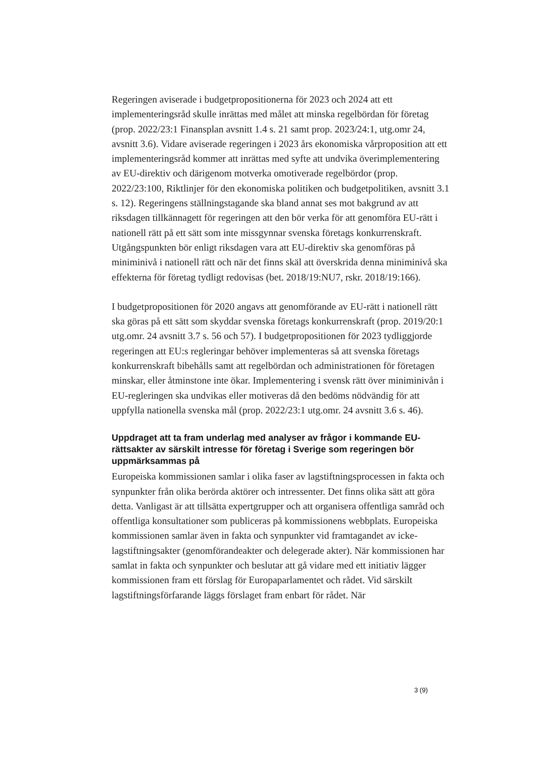Regeringen aviserade i budgetpropositionerna för 2023 och 2024 att ett implementeringsråd skulle inrättas med målet att minska regelbördan för företag (prop. 2022/23:1 Finansplan avsnitt 1.4 s. 21 samt prop. 2023/24:1, utg.omr 24, avsnitt 3.6). Vidare aviserade regeringen i 2023 års ekonomiska vårproposition att ett implementeringsråd kommer att inrättas med syfte att undvika överimplementering av EU-direktiv och därigenom motverka omotiverade regelbördor (prop. 2022/23:100, Riktlinjer för den ekonomiska politiken och budgetpolitiken, avsnitt 3.1 s. 12). Regeringens ställnings­tagande ska bland annat ses mot bakgrund av att riksdagen tillkännagett för regeringen att den bör verka för att genomföra EU-rätt i nationell rätt på ett sätt som inte missgynnar svenska företags konkurrenskraft. Utgångspunkten bör enligt riksdagen vara att EU-direktiv ska genomföras på miniminivå i nationell rätt och när det finns skäl att överskrida denna miniminivå ska effekterna för företag tydligt redovisas (bet. 2018/19:NU7, rskr. 2018/19:166).
I budgetpropositionen för 2020 angavs att genomförande av EU-rätt i nationell rätt ska göras på ett sätt som skyddar svenska företags konkurrens­kraft (prop. 2019/20:1 utg.omr. 24 avsnitt 3.7 s. 56 och 57). I budget­propositionen för 2023 tydliggjorde regeringen att EU:s regleringar behöver implementeras så att svenska företags konkurrenskraft bibehålls samt att regelbördan och administrationen för företagen minskar, eller åtminstone inte ökar. Implementering i svensk rätt över miniminivån i EU-regleringen ska undvikas eller motiveras då den bedöms nödvändig för att uppfylla nationella svenska mål (prop. 2022/23:1 utg.omr. 24 avsnitt 3.6 s. 46).
Uppdraget att ta fram underlag med analyser av frågor i kommande EU-rättsakter av särskilt intresse för företag i Sverige som regeringen bör uppmärksammas på
Europeiska kommissionen samlar i olika faser av lagstiftningsprocessen in fakta och synpunkter från olika berörda aktörer och intressenter. Det finns olika sätt att göra detta. Vanligast är att tillsätta expertgrupper och att organisera offentliga samråd och offentliga konsultationer som publiceras på kommissionens webbplats. Europeiska kommissionen samlar även in fakta och synpunkter vid framtagandet av icke-lagstiftningsakter (genom­förandeakter och delegerade akter). När kommissionen har samlat in fakta och synpunkter och beslutar att gå vidare med ett initiativ lägger kommissionen fram ett förslag för Europaparlamentet och rådet. Vid särskilt lagstiftningsförfarande läggs förslaget fram enbart för rådet. När
3 (9)